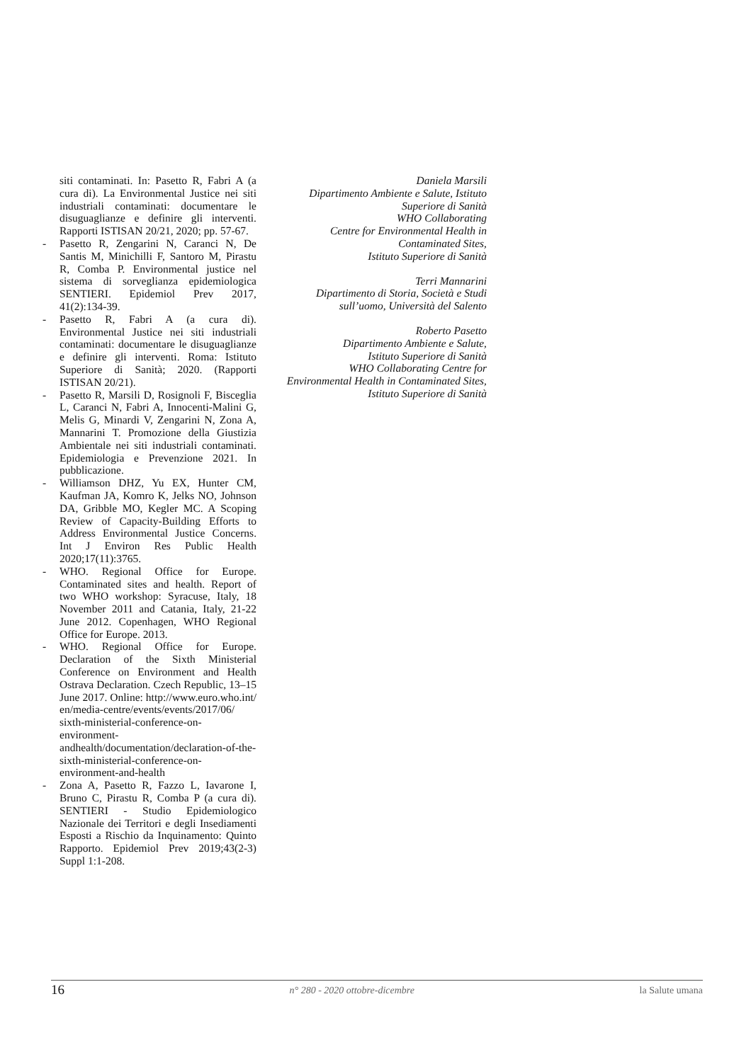siti contaminati. In: Pasetto R, Fabri A (a cura di). La Environmental Justice nei siti industriali contaminati: documentare le disuguaglianze e definire gli interventi. Rapporti ISTISAN 20/21, 2020; pp. 57-67.
- Pasetto R, Zengarini N, Caranci N, De Santis M, Minichilli F, Santoro M, Pirastu R, Comba P. Environmental justice nel sistema di sorveglianza epidemiologica SENTIERI. Epidemiol Prev 2017, 41(2):134-39.
- Pasetto R, Fabri A (a cura di). Environmental Justice nei siti industriali contaminati: documentare le disuguaglianze e definire gli interventi. Roma: Istituto Superiore di Sanità; 2020. (Rapporti ISTISAN 20/21).
- Pasetto R, Marsili D, Rosignoli F, Bisceglia L, Caranci N, Fabri A, Innocenti-Malini G, Melis G, Minardi V, Zengarini N, Zona A, Mannarini T. Promozione della Giustizia Ambientale nei siti industriali contaminati. Epidemiologia e Prevenzione 2021. In pubblicazione.
- Williamson DHZ, Yu EX, Hunter CM, Kaufman JA, Komro K, Jelks NO, Johnson DA, Gribble MO, Kegler MC. A Scoping Review of Capacity-Building Efforts to Address Environmental Justice Concerns. Int J Environ Res Public Health 2020;17(11):3765.
- WHO. Regional Office for Europe. Contaminated sites and health. Report of two WHO workshop: Syracuse, Italy, 18 November 2011 and Catania, Italy, 21-22 June 2012. Copenhagen, WHO Regional Office for Europe. 2013.
- WHO. Regional Office for Europe. Declaration of the Sixth Ministerial Conference on Environment and Health Ostrava Declaration. Czech Republic, 13–15 June 2017. Online: http://www.euro.who.int/ en/media-centre/events/events/2017/06/ sixth-ministerial-conference-on-environment-andhealth/documentation/declaration-of-the-sixth-ministerial-conference-on-environment-and-health
- Zona A, Pasetto R, Fazzo L, Iavarone I, Bruno C, Pirastu R, Comba P (a cura di). SENTIERI - Studio Epidemiologico Nazionale dei Territori e degli Insediamenti Esposti a Rischio da Inquinamento: Quinto Rapporto. Epidemiol Prev 2019;43(2-3) Suppl 1:1-208.
Daniela Marsili
Dipartimento Ambiente e Salute, Istituto
Superiore di Sanità
WHO Collaborating
Centre for Environmental Health in
Contaminated Sites,
Istituto Superiore di Sanità
Terri Mannarini
Dipartimento di Storia, Società e Studi
sull’uomo, Università del Salento
Roberto Pasetto
Dipartimento Ambiente e Salute,
Istituto Superiore di Sanità
WHO Collaborating Centre for
Environmental Health in Contaminated Sites,
Istituto Superiore di Sanità
16 n° 280 - 2020 ottobre-dicembre la Salute umana